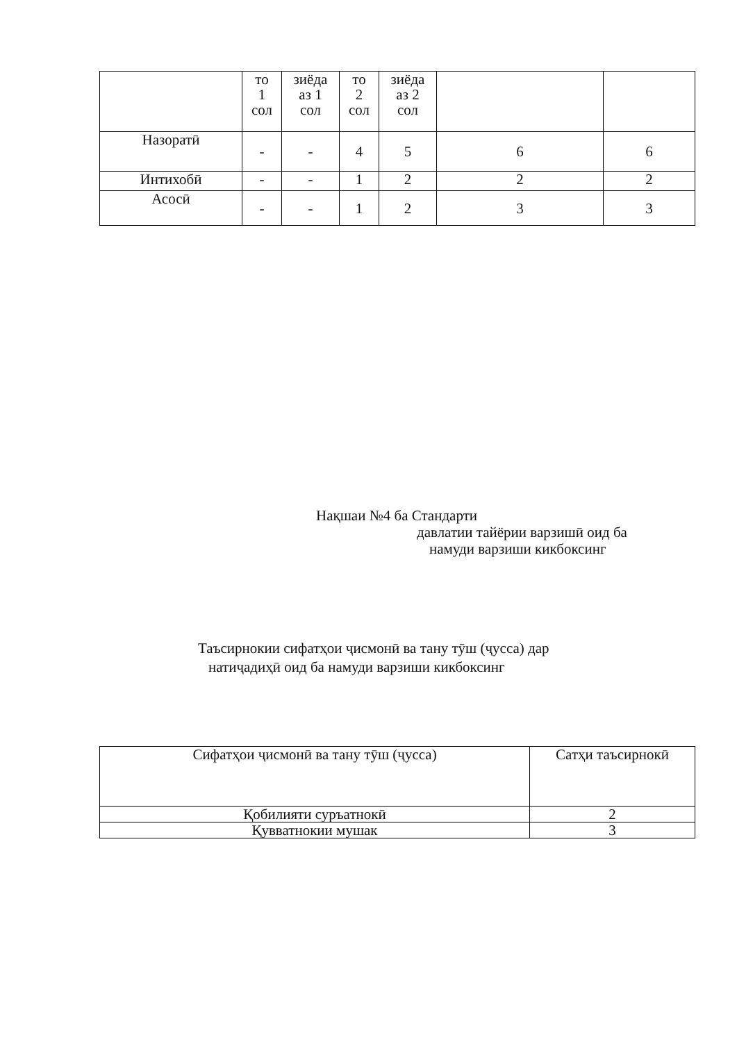| | то 1 сол | зиёда аз 1 сол | то 2 сол | зиёда аз 2 сол | | |
| Назоратӣ | - | - | 4 | 5 | 6 | 6 |
| Интихобӣ | - | - | 1 | 2 | 2 | 2 |
| Асосӣ | - | - | 1 | 2 | 3 | 3 |
Нақшаи №4 ба Стандарти
давлатии тайёрии варзишӣ оид ба
намуди варзиши кикбоксинг
Таъсирнокии сифатҳои ҷисмонӣ ва тану тӯш (ҷусса) дар
натиҷадиҳӣ оид ба намуди варзиши кикбоксинг
| Сифатҳои ҷисмонӣ ва тану тӯш (ҷусса) | Сатҳи таъсирнокӣ |
| Қобилияти суръатнокӣ | 2 |
| Қувватнокии мушак | 3 |